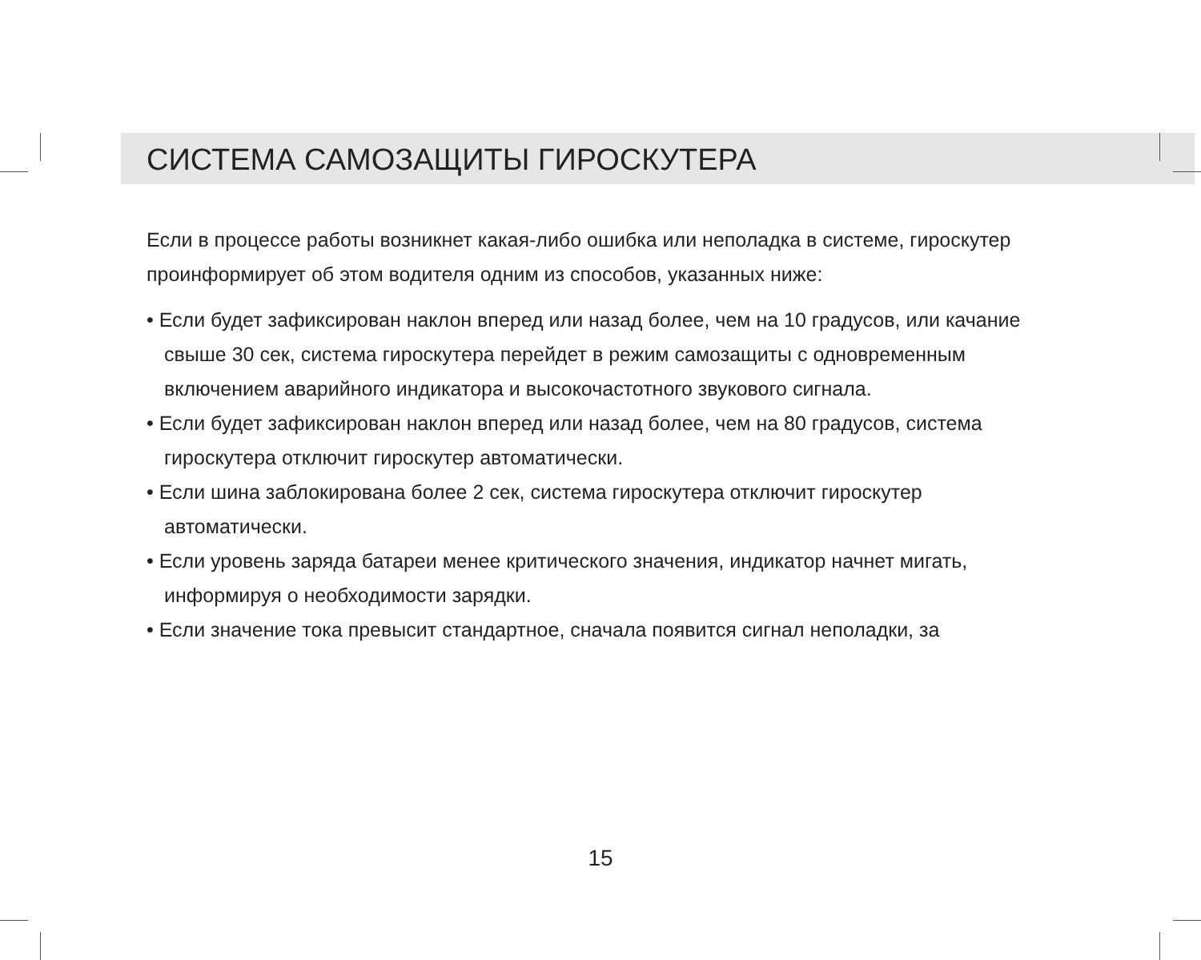СИСТЕМА САМОЗАЩИТЫ ГИРОСКУТЕРА
Если в процессе работы возникнет какая-либо ошибка или неполадка в системе, гироскутер проинформирует об этом водителя одним из способов, указанных ниже:
• Если будет зафиксирован наклон вперед или назад более, чем на 10 градусов, или качание свыше 30 сек, система гироскутера перейдет в режим самозащиты с одновременным включением аварийного индикатора и высокочастотного звукового сигнала.
• Если будет зафиксирован наклон вперед или назад более, чем на 80 градусов, система гироскутера отключит гироскутер автоматически.
• Если шина заблокирована более 2 сек, система гироскутера отключит гироскутер автоматически.
• Если уровень заряда батареи менее критического значения, индикатор начнет мигать, информируя о необходимости зарядки.
• Если значение тока превысит стандартное, сначала появится сигнал неполадки, за
15